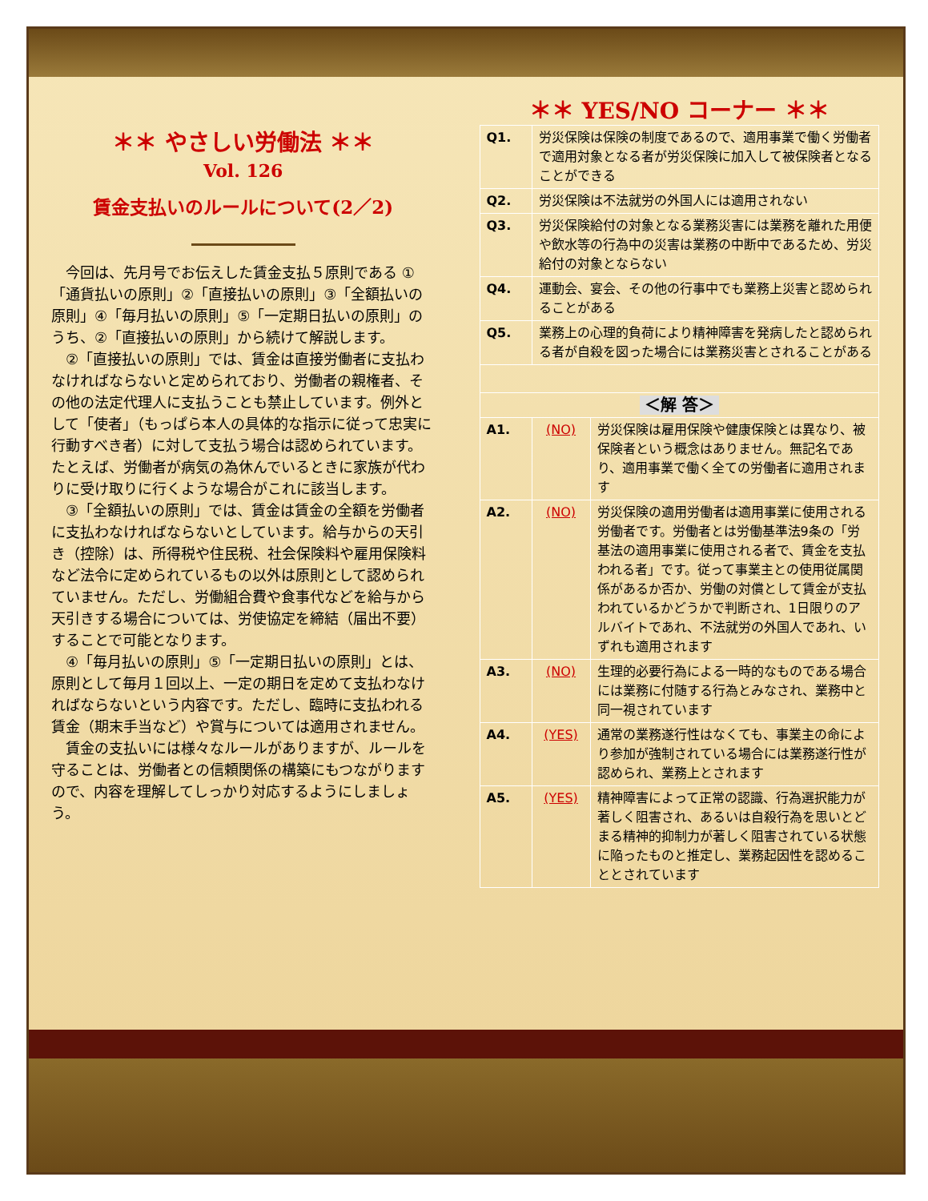＊＊ やさしい労働法 ＊＊
Vol. 126
賃金支払いのルールについて(2／2)
今回は、先月号でお伝えした賃金支払５原則である ①「通貨払いの原則」②「直接払いの原則」③「全額払いの原則」④「毎月払いの原則」⑤「一定期日払いの原則」のうち、②「直接払いの原則」から続けて解説します。
②「直接払いの原則」では、賃金は直接労働者に支払わなければならないと定められており、労働者の親権者、その他の法定代理人に支払うことも禁止しています。例外として「使者」（もっぱら本人の具体的な指示に従って忠実に行動すべき者）に対して支払う場合は認められています。たとえば、労働者が病気の為休んでいるときに家族が代わりに受け取りに行くような場合がこれに該当します。
③「全額払いの原則」では、賃金は賃金の全額を労働者に支払わなければならないとしています。給与からの天引き（控除）は、所得税や住民税、社会保険料や雇用保険料など法令に定められているもの以外は原則として認められていません。ただし、労働組合費や食事代などを給与から天引きする場合については、労使協定を締結（届出不要）することで可能となります。
④「毎月払いの原則」⑤「一定期日払いの原則」とは、原則として毎月１回以上、一定の期日を定めて支払わなければならないという内容です。ただし、臨時に支払われる賃金（期末手当など）や賞与については適用されません。
賃金の支払いには様々なルールがありますが、ルールを守ることは、労働者との信頼関係の構築にもつながりますので、内容を理解してしっかり対応するようにしましょう。
＊＊ YES/NO コーナー ＊＊
| Q1. | 労災保険は保険の制度であるので、適用事業で働く労働者で適用対象となる者が労災保険に加入して被保険者となることができる | |
| Q2. | 労災保険は不法就労の外国人には適用されない | |
| Q3. | 労災保険給付の対象となる業務災害には業務を離れた用便や飲水等の行為中の災害は業務の中断中であるため、労災給付の対象とならない | |
| Q4. | 運動会、宴会、その他の行事中でも業務上災害と認められることがある | |
| Q5. | 業務上の心理的負荷により精神障害を発病したと認められる者が自殺を図った場合には業務災害とされることがある | |
| ＜解 答＞ | | |
| A1. | (NO) | 労災保険は雇用保険や健康保険とは異なり、被保険者という概念はありません。無記名であり、適用事業で働く全ての労働者に適用されます |
| A2. | (NO) | 労災保険の適用労働者は適用事業に使用される労働者です。労働者とは労働基準法9条の「労基法の適用事業に使用される者で、賃金を支払われる者」です。従って事業主との使用従属関係があるか否か、労働の対償として賃金が支払われているかどうかで判断され、1日限りのアルバイトであれ、不法就労の外国人であれ、いずれも適用されます |
| A3. | (NO) | 生理的必要行為による一時的なものである場合には業務に付随する行為とみなされ、業務中と同一視されています |
| A4. | (YES) | 通常の業務遂行性はなくても、事業主の命により参加が強制されている場合には業務遂行性が認められ、業務上とされます |
| A5. | (YES) | 精神障害によって正常の認識、行為選択能力が著しく阻害され、あるいは自殺行為を思いとどまる精神的抑制力が著しく阻害されている状態に陥ったものと推定し、業務起因性を認めることとされています |